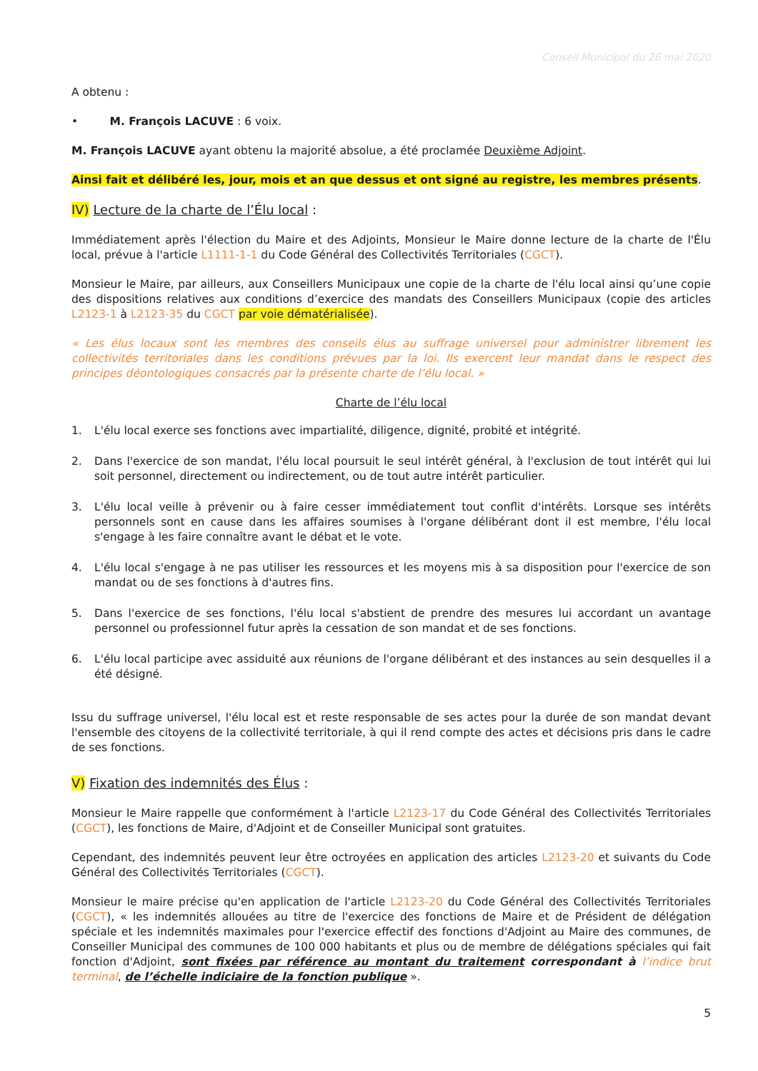Conseil Municipal du 26 mai 2020
A obtenu :
• M. François LACUVE : 6 voix.
M. François LACUVE ayant obtenu la majorité absolue, a été proclamée Deuxième Adjoint.
Ainsi fait et délibéré les, jour, mois et an que dessus et ont signé au registre, les membres présents.
IV) Lecture de la charte de l’Élu local :
Immédiatement après l'élection du Maire et des Adjoints, Monsieur le Maire donne lecture de la charte de l'Élu local, prévue à l'article L1111-1-1 du Code Général des Collectivités Territoriales (CGCT).
Monsieur le Maire, par ailleurs, aux Conseillers Municipaux une copie de la charte de l'élu local ainsi qu’une copie des dispositions relatives aux conditions d’exercice des mandats des Conseillers Municipaux (copie des articles L2123-1 à L2123-35 du CGCT par voie dématérialisée).
« Les élus locaux sont les membres des conseils élus au suffrage universel pour administrer librement les collectivités territoriales dans les conditions prévues par la loi. Ils exercent leur mandat dans le respect des principes déontologiques consacrés par la présente charte de l’élu local. »
Charte de l’élu local
1. L'élu local exerce ses fonctions avec impartialité, diligence, dignité, probité et intégrité.
2. Dans l'exercice de son mandat, l'élu local poursuit le seul intérêt général, à l'exclusion de tout intérêt qui lui soit personnel, directement ou indirectement, ou de tout autre intérêt particulier.
3. L'élu local veille à prévenir ou à faire cesser immédiatement tout conflit d'intérêts. Lorsque ses intérêts personnels sont en cause dans les affaires soumises à l'organe délibérant dont il est membre, l'élu local s'engage à les faire connaître avant le débat et le vote.
4. L'élu local s'engage à ne pas utiliser les ressources et les moyens mis à sa disposition pour l'exercice de son mandat ou de ses fonctions à d'autres fins.
5. Dans l'exercice de ses fonctions, l'élu local s'abstient de prendre des mesures lui accordant un avantage personnel ou professionnel futur après la cessation de son mandat et de ses fonctions.
6. L'élu local participe avec assiduité aux réunions de l'organe délibérant et des instances au sein desquelles il a été désigné.
Issu du suffrage universel, l'élu local est et reste responsable de ses actes pour la durée de son mandat devant l'ensemble des citoyens de la collectivité territoriale, à qui il rend compte des actes et décisions pris dans le cadre de ses fonctions.
V) Fixation des indemnités des Élus :
Monsieur le Maire rappelle que conformément à l'article L2123-17 du Code Général des Collectivités Territoriales (CGCT), les fonctions de Maire, d'Adjoint et de Conseiller Municipal sont gratuites.
Cependant, des indemnités peuvent leur être octroyées en application des articles L2123-20 et suivants du Code Général des Collectivités Territoriales (CGCT).
Monsieur le maire précise qu'en application de l'article L2123-20 du Code Général des Collectivités Territoriales (CGCT), « les indemnités allouées au titre de l'exercice des fonctions de Maire et de Président de délégation spéciale et les indemnités maximales pour l'exercice effectif des fonctions d'Adjoint au Maire des communes, de Conseiller Municipal des communes de 100 000 habitants et plus ou de membre de délégations spéciales qui fait fonction d'Adjoint, sont fixées par référence au montant du traitement correspondant à l’indice brut terminal, de l’échelle indiciaire de la fonction publique ».
5